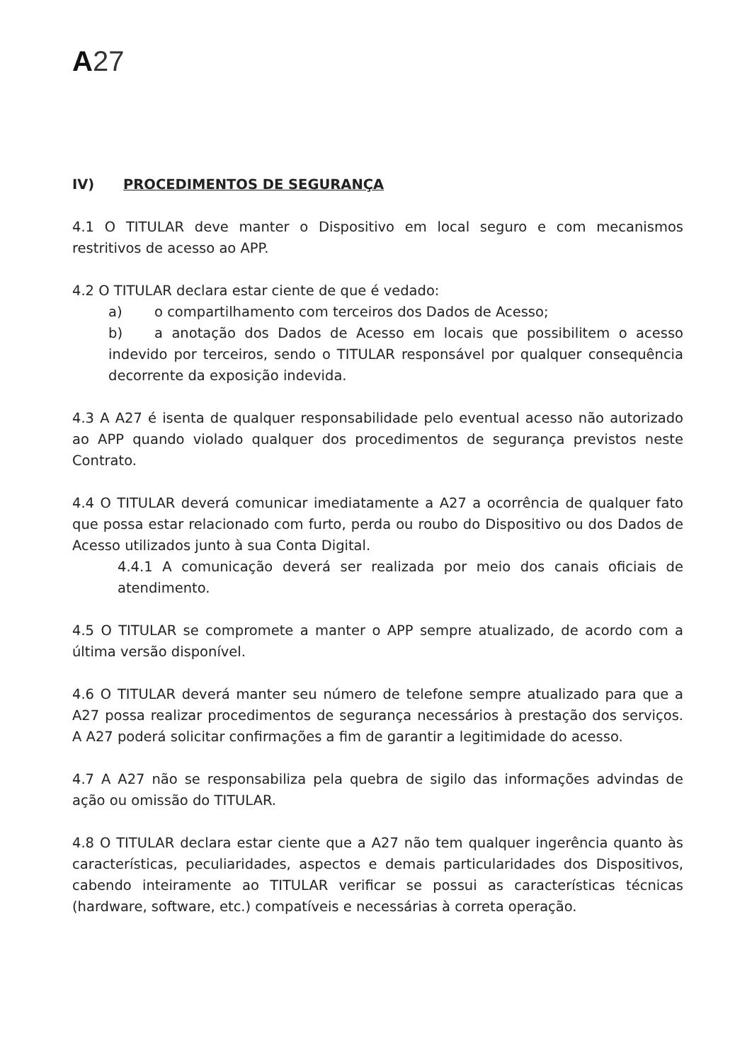A 27
IV) PROCEDIMENTOS DE SEGURANÇA
4.1 O TITULAR deve manter o Dispositivo em local seguro e com mecanismos restritivos de acesso ao APP.
4.2 O TITULAR declara estar ciente de que é vedado:
a) o compartilhamento com terceiros dos Dados de Acesso;
b) a anotação dos Dados de Acesso em locais que possibilitem o acesso indevido por terceiros, sendo o TITULAR responsável por qualquer consequência decorrente da exposição indevida.
4.3 A A27 é isenta de qualquer responsabilidade pelo eventual acesso não autorizado ao APP quando violado qualquer dos procedimentos de segurança previstos neste Contrato.
4.4 O TITULAR deverá comunicar imediatamente a A27 a ocorrência de qualquer fato que possa estar relacionado com furto, perda ou roubo do Dispositivo ou dos Dados de Acesso utilizados junto à sua Conta Digital.
4.4.1 A comunicação deverá ser realizada por meio dos canais oficiais de atendimento.
4.5 O TITULAR se compromete a manter o APP sempre atualizado, de acordo com a última versão disponível.
4.6 O TITULAR deverá manter seu número de telefone sempre atualizado para que a A27 possa realizar procedimentos de segurança necessários à prestação dos serviços. A A27 poderá solicitar confirmações a fim de garantir a legitimidade do acesso.
4.7 A A27 não se responsabiliza pela quebra de sigilo das informações advindas de ação ou omissão do TITULAR.
4.8 O TITULAR declara estar ciente que a A27 não tem qualquer ingerência quanto às características, peculiaridades, aspectos e demais particularidades dos Dispositivos, cabendo inteiramente ao TITULAR verificar se possui as características técnicas (hardware, software, etc.) compatíveis e necessárias à correta operação.